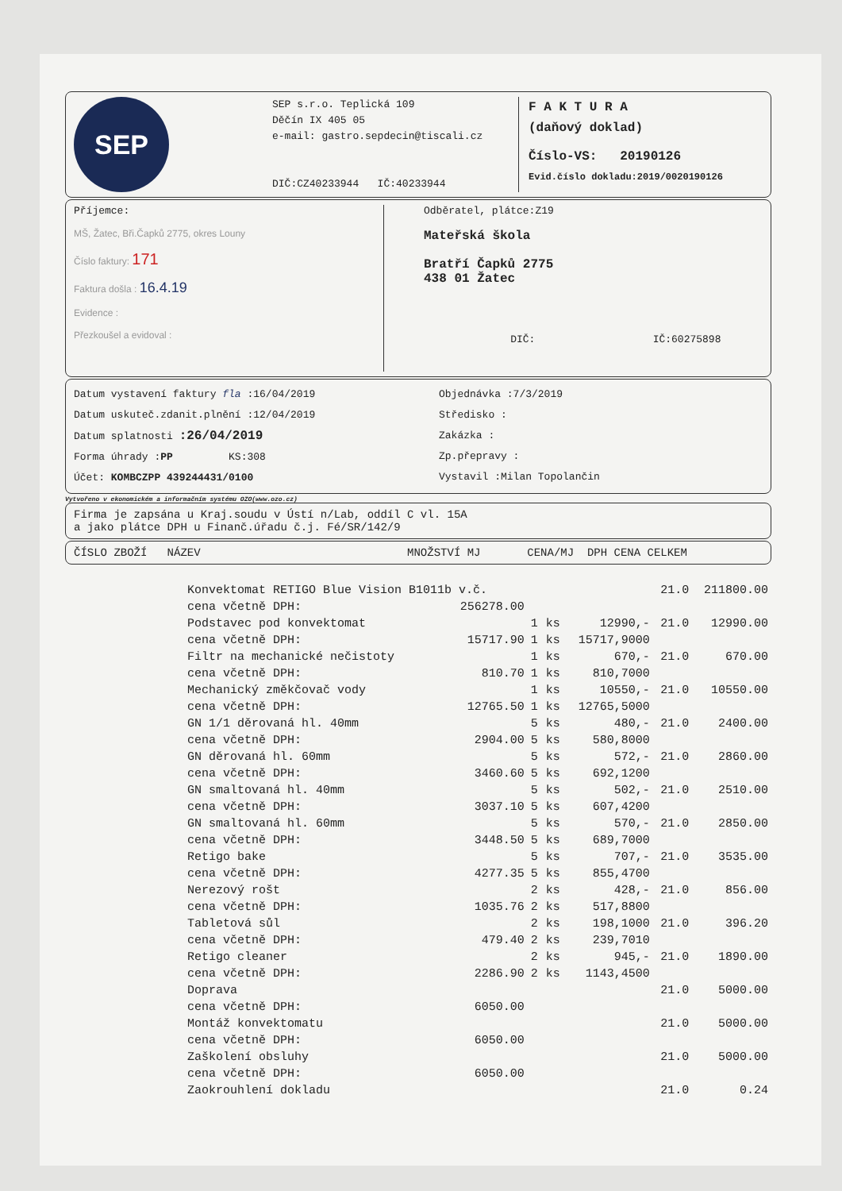SEP
SEP s.r.o. Teplická 109
Děčín IX 405 05
e-mail: gastro.sepdecin@tiscali.cz
DIČ:CZ40233944 IČ:40233944
F A K T U R A
(daňový doklad)
Číslo-VS: 20190126
Evid.číslo dokladu:2019/0020190126
Příjemce:
MŠ, Žatec, Bři.Čapků 2775, okres Louny
Číslo faktury: 171
Faktura došla : 16.4.19
Evidence :
Přezkoušel a evidoval :
Odběratel, plátce:Z19
Mateřská škola
Bratří Čapků 2775
438 01 Žatec
DIČ: IČ:60275898
Datum vystavení faktury fla :16/04/2019
Datum uskuteč.zdanit.plnění :12/04/2019
Datum splatnosti :26/04/2019
Forma úhrady :PP KS:308
Účet: KOMBCZPP 439244431/0100
Objednávka :7/3/2019
Středisko :
Zakázka :
Zp.přepravy :
Vystavil :Milan Topolančin
Vytvořeno v ekonomickém a informačním systému OZO(www.ozo.cz)
Firma je zapsána u Kraj.soudu v Ústí n/Lab, oddíl C vl. 15A
a jako plátce DPH u Finanč.úřadu č.j. Fé/SR/142/9
ČÍSLO ZBOŽÍ NÁZEV MNOŽSTVÍ MJ CENA/MJ DPH CENA CELKEM
| Konvektomat RETIGO Blue Vision B1011b v.č. | | | | | 21.0 | 211800.00 |
| cena včetně DPH: | 256278.00 | | | | | |
| Podstavec pod konvektomat | | 1 | ks | 12990,- | 21.0 | 12990.00 |
| cena včetně DPH: | 15717.90 | 1 | ks | 15717,9000 | | |
| Filtr na mechanické nečistoty | | 1 | ks | 670,- | 21.0 | 670.00 |
| cena včetně DPH: | 810.70 | 1 | ks | 810,7000 | | |
| Mechanický změkčovač vody | | 1 | ks | 10550,- | 21.0 | 10550.00 |
| cena včetně DPH: | 12765.50 | 1 | ks | 12765,5000 | | |
| GN 1/1 děrovaná hl. 40mm | | 5 | ks | 480,- | 21.0 | 2400.00 |
| cena včetně DPH: | 2904.00 | 5 | ks | 580,8000 | | |
| GN děrovaná hl. 60mm | | 5 | ks | 572,- | 21.0 | 2860.00 |
| cena včetně DPH: | 3460.60 | 5 | ks | 692,1200 | | |
| GN smaltovaná hl. 40mm | | 5 | ks | 502,- | 21.0 | 2510.00 |
| cena včetně DPH: | 3037.10 | 5 | ks | 607,4200 | | |
| GN smaltovaná hl. 60mm | | 5 | ks | 570,- | 21.0 | 2850.00 |
| cena včetně DPH: | 3448.50 | 5 | ks | 689,7000 | | |
| Retigo bake | | 5 | ks | 707,- | 21.0 | 3535.00 |
| cena včetně DPH: | 4277.35 | 5 | ks | 855,4700 | | |
| Nerezový rošt | | 2 | ks | 428,- | 21.0 | 856.00 |
| cena včetně DPH: | 1035.76 | 2 | ks | 517,8800 | | |
| Tabletová sůl | | 2 | ks | 198,1000 | 21.0 | 396.20 |
| cena včetně DPH: | 479.40 | 2 | ks | 239,7010 | | |
| Retigo cleaner | | 2 | ks | 945,- | 21.0 | 1890.00 |
| cena včetně DPH: | 2286.90 | 2 | ks | 1143,4500 | | |
| Doprava | | | | | 21.0 | 5000.00 |
| cena včetně DPH: | 6050.00 | | | | | |
| Montáž konvektomatu | | | | | 21.0 | 5000.00 |
| cena včetně DPH: | 6050.00 | | | | | |
| Zaškolení obsluhy | | | | | 21.0 | 5000.00 |
| cena včetně DPH: | 6050.00 | | | | | |
| Zaokrouhlení dokladu | | | | | 21.0 | 0.24 |